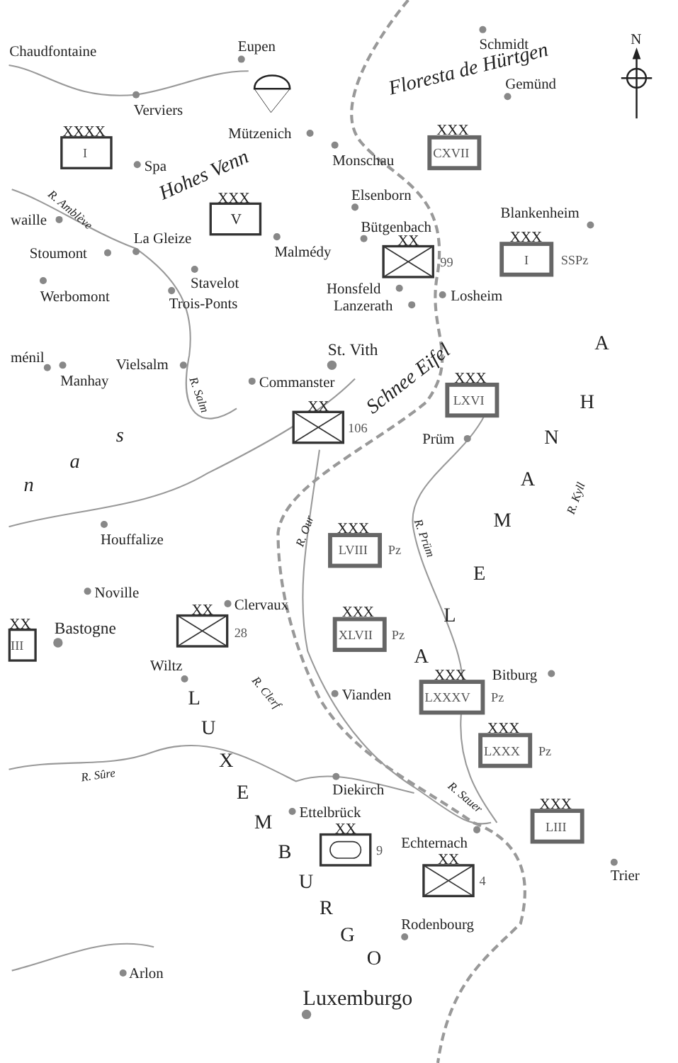N
Schmidt
Chaudfontaine
Eupen
Floresta de Hürtgen
Gemünd
Verviers
Mützenich
Spa
Monschau
Hohes Venn
Elsenborn
Blankenheim
waille
R. Amblève
Bütgenbach
La Gleize
Malmédy
Stoumont
Stavelot
Honsfeld
Losheim
Werbomont
Trois-Ponts
Lanzerath
St. Vith
ménil
Vielsalm
Manhay
Commanster
R. Salm
Schnee Eifel
Prüm
n
a
s
A
H
N
A
M
E
L
A
R. Kyll
R. Prüm
R. Our
Houffalize
Noville
Clervaux
Bastogne
Bitburg
Wiltz
Vianden
R. Clerf
L
U
X
E
M
B
U
R
G
O
R. Sûre
Diekirch
R. Sauer
Ettelbrück
Echternach
Trier
Rodenbourg
Arlon
Luxemburgo
XXXX
I
XXX
V
XXX
CXVII
XX
99
XXX
I
SSPz
XXX
LXVI
XX
106
XXX
LVIII
Pz
XX
28
XX
III
XXX
XLVII
Pz
XXX
LXXXV
Pz
XXX
LXXX
Pz
XX
9
XXX
LIII
XX
4